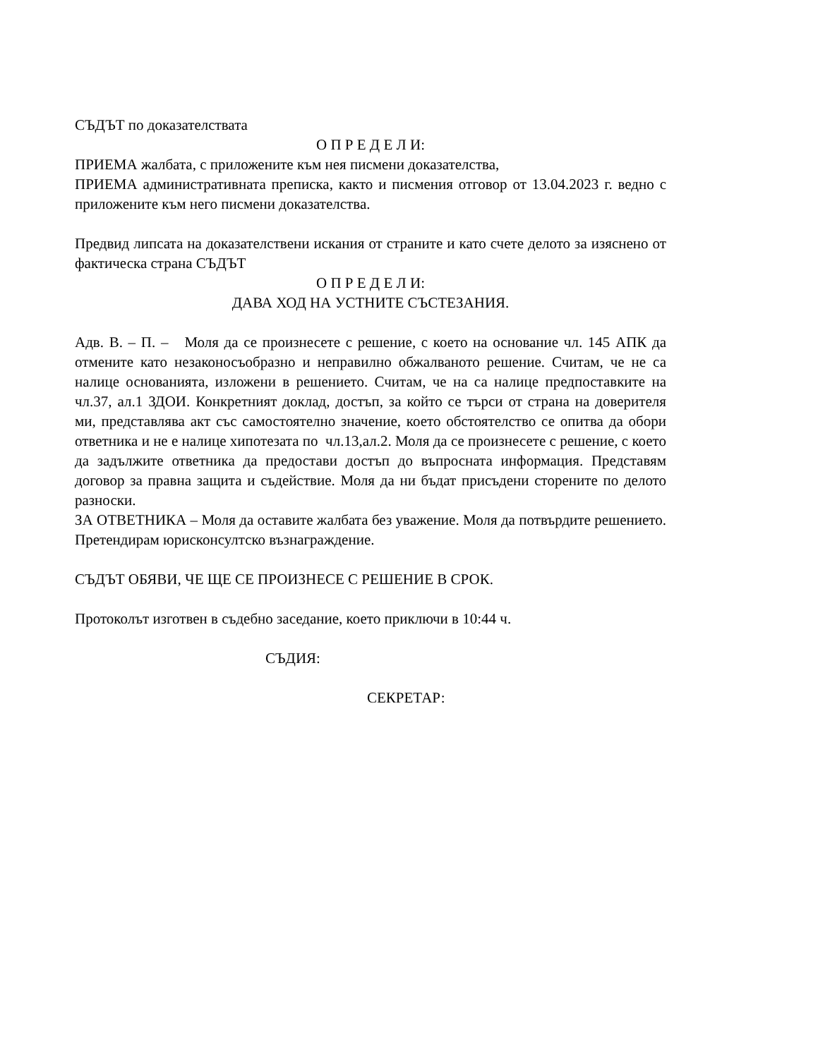СЪДЪТ по доказателствата
О П Р Е Д Е Л И:
ПРИЕМА жалбата, с приложените към нея писмени доказателства,
ПРИЕМА административната преписка, както и писмения отговор от 13.04.2023 г. ведно с приложените към него писмени доказателства.
Предвид липсата на доказателствени искания от страните и като счете делото за изяснено от фактическа страна СЪДЪТ
О П Р Е Д Е Л И:
ДАВА ХОД НА УСТНИТЕ СЪСТЕЗАНИЯ.
Адв. В. – П. – Моля да се произнесете с решение, с което на основание чл. 145 АПК да отмените като незаконосъобразно и неправилно обжалваното решение. Считам, че не са налице основанията, изложени в решението. Считам, че на са налице предпоставките на чл.37, ал.1 ЗДОИ. Конкретният доклад, достъп, за който се търси от страна на доверителя ми, представлява акт със самостоятелно значение, което обстоятелство се опитва да обори ответника и не е налице хипотезата по чл.13,ал.2. Моля да се произнесете с решение, с което да задължите ответника да предостави достъп до въпросната информация. Представям договор за правна защита и съдействие. Моля да ни бъдат присъдени сторените по делото разноски.
ЗА ОТВЕТНИКА – Моля да оставите жалбата без уважение. Моля да потвърдите решението. Претендирам юрисконсултско възнаграждение.
СЪДЪТ ОБЯВИ, ЧЕ ЩЕ СЕ ПРОИЗНЕСЕ С РЕШЕНИЕ В СРОК.
Протоколът изготвен в съдебно заседание, което приключи в 10:44 ч.
СЪДИЯ:
СЕКРЕТАР: